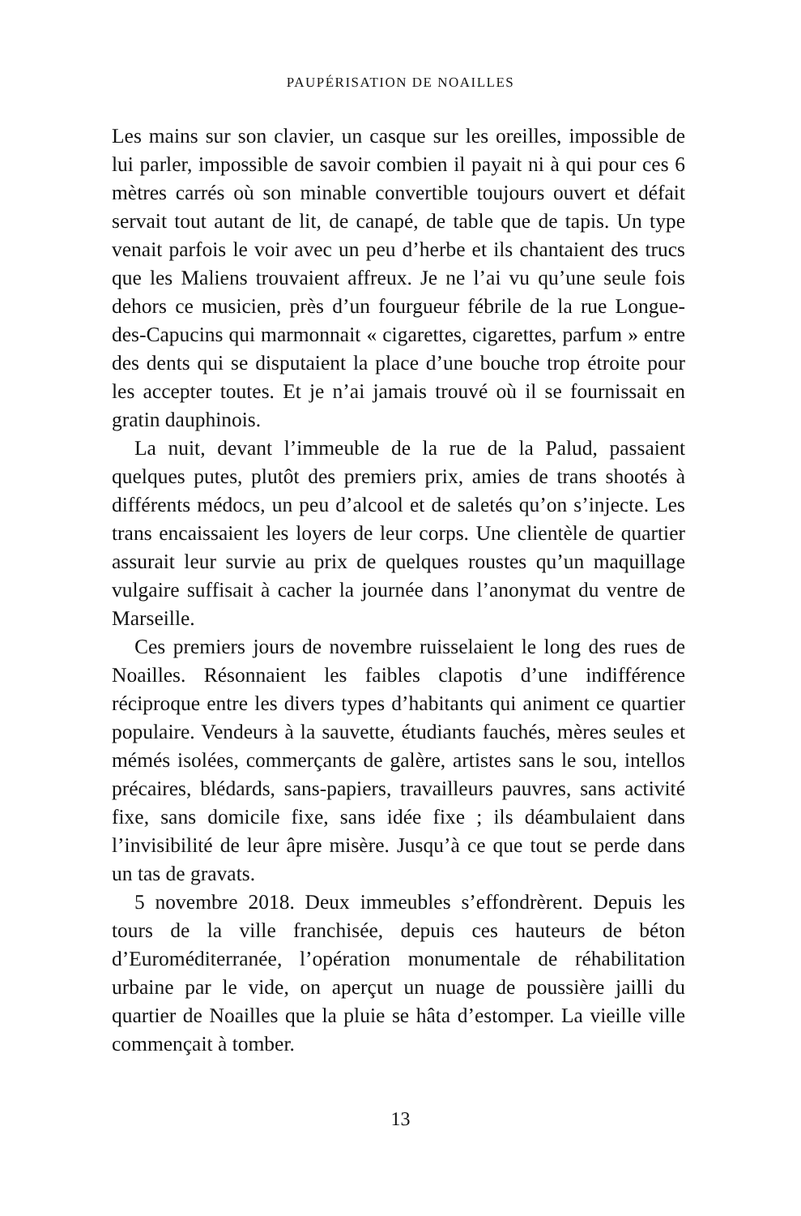PAUPÉRISATION DE NOAILLES
Les mains sur son clavier, un casque sur les oreilles, impossible de lui parler, impossible de savoir combien il payait ni à qui pour ces 6 mètres carrés où son minable convertible toujours ouvert et défait servait tout autant de lit, de canapé, de table que de tapis. Un type venait parfois le voir avec un peu d’herbe et ils chantaient des trucs que les Maliens trouvaient affreux. Je ne l’ai vu qu’une seule fois dehors ce musicien, près d’un fourgueur fébrile de la rue Longue-des-Capucins qui marmonnait « cigarettes, cigarettes, parfum » entre des dents qui se disputaient la place d’une bouche trop étroite pour les accepter toutes. Et je n’ai jamais trouvé où il se fournissait en gratin dauphinois.
La nuit, devant l’immeuble de la rue de la Palud, passaient quelques putes, plutôt des premiers prix, amies de trans shootés à différents médocs, un peu d’alcool et de saletés qu’on s’injecte. Les trans encaissaient les loyers de leur corps. Une clientèle de quartier assurait leur survie au prix de quelques roustes qu’un maquillage vulgaire suffisait à cacher la journée dans l’anonymat du ventre de Marseille.
Ces premiers jours de novembre ruisselaient le long des rues de Noailles. Résonnaient les faibles clapotis d’une indifférence réciproque entre les divers types d’habitants qui animent ce quartier populaire. Vendeurs à la sauvette, étudiants fauchés, mères seules et mémés isolées, commerçants de galère, artistes sans le sou, intellos précaires, blédards, sans-papiers, travailleurs pauvres, sans activité fixe, sans domicile fixe, sans idée fixe ; ils déambulaient dans l’invisibilité de leur âpre misère. Jusqu’à ce que tout se perde dans un tas de gravats.
5 novembre 2018. Deux immeubles s’effondrèrent. Depuis les tours de la ville franchisée, depuis ces hauteurs de béton d’Euroméditerranée, l’opération monumentale de réhabilitation urbaine par le vide, on aperçut un nuage de poussière jailli du quartier de Noailles que la pluie se hâta d’estomper. La vieille ville commençait à tomber.
13